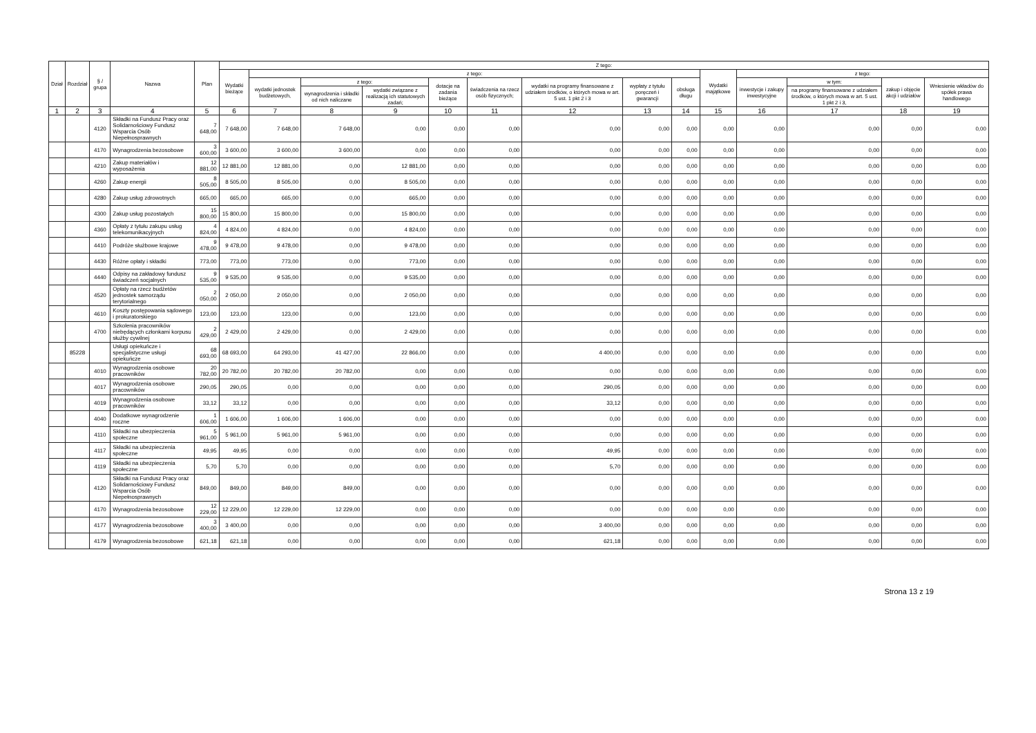| Dział | Rozdział | § / grupa | Nazwa | Plan | Z tego: | | | | | | | | | | | | | |
| --- | --- | --- | --- | --- | --- | --- | --- | --- | --- | --- | --- | --- | --- | --- | --- | --- | --- | --- |
| | | | | | Wydatki bieżące | z tego: | | | | | | | | Wydatki majątkowe | z tego: | | | |
| | | | | | | wydatki jednostek budżetowych, | z tego: | | dotacje na zadania bieżące | świadczenia na rzecz osób fizycznych; | wydatki na programy finansowane z udziałem środków, o których mowa w art. 5 ust. 1 pkt 2 i 3 | wypłaty z tytułu poręczeń i gwarancji | obsługa długu | | inwestycje i zakupy inwestycyjne | w tym: | zakup i objęcie akcji i udziałów | Wniesienie wkładów do spółek prawa handlowego |
| | | | | | | | wynagrodzenia i składki od nich naliczane | wydatki związane z realizacją ich statutowych zadań; | | | | | | | | na programy finansowane z udziałem środków, o których mowa w art. 5 ust. 1 pkt 2 i 3, | | |
| 1 | 2 | 3 | 4 | 5 | 6 | 7 | 8 | 9 | 10 | 11 | 12 | 13 | 14 | 15 | 16 | 17 | 18 | 19 |
| | | 4120 | Składki na Fundusz Pracy oraz Solidarnościowy Fundusz Wsparcia Osób Niepełnosprawnych | 7 648,00 | 7 648,00 | 7 648,00 | 7 648,00 | 0,00 | 0,00 | 0,00 | 0,00 | 0,00 | 0,00 | 0,00 | 0,00 | 0,00 | 0,00 | 0,00 |
| | | 4170 | Wynagrodzenia bezosobowe | 3 600,00 | 3 600,00 | 3 600,00 | 3 600,00 | 0,00 | 0,00 | 0,00 | 0,00 | 0,00 | 0,00 | 0,00 | 0,00 | 0,00 | 0,00 | 0,00 |
| | | 4210 | Zakup materiałów i wyposażenia | 12 881,00 | 12 881,00 | 12 881,00 | 0,00 | 12 881,00 | 0,00 | 0,00 | 0,00 | 0,00 | 0,00 | 0,00 | 0,00 | 0,00 | 0,00 | 0,00 |
| | | 4260 | Zakup energii | 8 505,00 | 8 505,00 | 8 505,00 | 0,00 | 8 505,00 | 0,00 | 0,00 | 0,00 | 0,00 | 0,00 | 0,00 | 0,00 | 0,00 | 0,00 | 0,00 |
| | | 4280 | Zakup usług zdrowotnych | 665,00 | 665,00 | 665,00 | 0,00 | 665,00 | 0,00 | 0,00 | 0,00 | 0,00 | 0,00 | 0,00 | 0,00 | 0,00 | 0,00 | 0,00 |
| | | 4300 | Zakup usług pozostałych | 15 800,00 | 15 800,00 | 15 800,00 | 0,00 | 15 800,00 | 0,00 | 0,00 | 0,00 | 0,00 | 0,00 | 0,00 | 0,00 | 0,00 | 0,00 | 0,00 |
| | | 4360 | Opłaty z tytułu zakupu usług telekomunikacyjnych | 4 824,00 | 4 824,00 | 4 824,00 | 0,00 | 4 824,00 | 0,00 | 0,00 | 0,00 | 0,00 | 0,00 | 0,00 | 0,00 | 0,00 | 0,00 | 0,00 |
| | | 4410 | Podróże służbowe krajowe | 9 478,00 | 9 478,00 | 9 478,00 | 0,00 | 9 478,00 | 0,00 | 0,00 | 0,00 | 0,00 | 0,00 | 0,00 | 0,00 | 0,00 | 0,00 | 0,00 |
| | | 4430 | Różne opłaty i składki | 773,00 | 773,00 | 773,00 | 0,00 | 773,00 | 0,00 | 0,00 | 0,00 | 0,00 | 0,00 | 0,00 | 0,00 | 0,00 | 0,00 | 0,00 |
| | | 4440 | Odpisy na zakładowy fundusz świadczeń socjalnych | 9 535,00 | 9 535,00 | 9 535,00 | 0,00 | 9 535,00 | 0,00 | 0,00 | 0,00 | 0,00 | 0,00 | 0,00 | 0,00 | 0,00 | 0,00 | 0,00 |
| | | 4520 | Opłaty na rzecz budżetów jednostek samorządu terytorialnego | 2 050,00 | 2 050,00 | 2 050,00 | 0,00 | 2 050,00 | 0,00 | 0,00 | 0,00 | 0,00 | 0,00 | 0,00 | 0,00 | 0,00 | 0,00 | 0,00 |
| | | 4610 | Koszty postępowania sądowego i prokuratorskiego | 123,00 | 123,00 | 123,00 | 0,00 | 123,00 | 0,00 | 0,00 | 0,00 | 0,00 | 0,00 | 0,00 | 0,00 | 0,00 | 0,00 | 0,00 |
| | | 4700 | Szkolenia pracowników niebędących członkami korpusu służby cywilnej | 2 429,00 | 2 429,00 | 2 429,00 | 0,00 | 2 429,00 | 0,00 | 0,00 | 0,00 | 0,00 | 0,00 | 0,00 | 0,00 | 0,00 | 0,00 | 0,00 |
| | 85228 | | Usługi opiekuńcze i specjalistyczne usługi opiekuńcze | 68 693,00 | 68 693,00 | 64 293,00 | 41 427,00 | 22 866,00 | 0,00 | 0,00 | 4 400,00 | 0,00 | 0,00 | 0,00 | 0,00 | 0,00 | 0,00 | 0,00 |
| | | 4010 | Wynagrodzenia osobowe pracowników | 20 782,00 | 20 782,00 | 20 782,00 | 20 782,00 | 0,00 | 0,00 | 0,00 | 0,00 | 0,00 | 0,00 | 0,00 | 0,00 | 0,00 | 0,00 | 0,00 |
| | | 4017 | Wynagrodzenia osobowe pracowników | 290,05 | 290,05 | 0,00 | 0,00 | 0,00 | 0,00 | 0,00 | 290,05 | 0,00 | 0,00 | 0,00 | 0,00 | 0,00 | 0,00 | 0,00 |
| | | 4019 | Wynagrodzenia osobowe pracowników | 33,12 | 33,12 | 0,00 | 0,00 | 0,00 | 0,00 | 0,00 | 33,12 | 0,00 | 0,00 | 0,00 | 0,00 | 0,00 | 0,00 | 0,00 |
| | | 4040 | Dodatkowe wynagrodzenie roczne | 1 606,00 | 1 606,00 | 1 606,00 | 1 606,00 | 0,00 | 0,00 | 0,00 | 0,00 | 0,00 | 0,00 | 0,00 | 0,00 | 0,00 | 0,00 | 0,00 |
| | | 4110 | Składki na ubezpieczenia społeczne | 5 961,00 | 5 961,00 | 5 961,00 | 5 961,00 | 0,00 | 0,00 | 0,00 | 0,00 | 0,00 | 0,00 | 0,00 | 0,00 | 0,00 | 0,00 | 0,00 |
| | | 4117 | Składki na ubezpieczenia społeczne | 49,95 | 49,95 | 0,00 | 0,00 | 0,00 | 0,00 | 0,00 | 49,95 | 0,00 | 0,00 | 0,00 | 0,00 | 0,00 | 0,00 | 0,00 |
| | | 4119 | Składki na ubezpieczenia społeczne | 5,70 | 5,70 | 0,00 | 0,00 | 0,00 | 0,00 | 0,00 | 5,70 | 0,00 | 0,00 | 0,00 | 0,00 | 0,00 | 0,00 | 0,00 |
| | | 4120 | Składki na Fundusz Pracy oraz Solidarnościowy Fundusz Wsparcia Osób Niepełnosprawnych | 849,00 | 849,00 | 849,00 | 849,00 | 0,00 | 0,00 | 0,00 | 0,00 | 0,00 | 0,00 | 0,00 | 0,00 | 0,00 | 0,00 | 0,00 |
| | | 4170 | Wynagrodzenia bezosobowe | 12 229,00 | 12 229,00 | 12 229,00 | 12 229,00 | 0,00 | 0,00 | 0,00 | 0,00 | 0,00 | 0,00 | 0,00 | 0,00 | 0,00 | 0,00 | 0,00 |
| | | 4177 | Wynagrodzenia bezosobowe | 3 400,00 | 3 400,00 | 0,00 | 0,00 | 0,00 | 0,00 | 0,00 | 3 400,00 | 0,00 | 0,00 | 0,00 | 0,00 | 0,00 | 0,00 | 0,00 |
| | | 4179 | Wynagrodzenia bezosobowe | 621,18 | 621,18 | 0,00 | 0,00 | 0,00 | 0,00 | 0,00 | 621,18 | 0,00 | 0,00 | 0,00 | 0,00 | 0,00 | 0,00 | 0,00 |
Strona 13 z 19